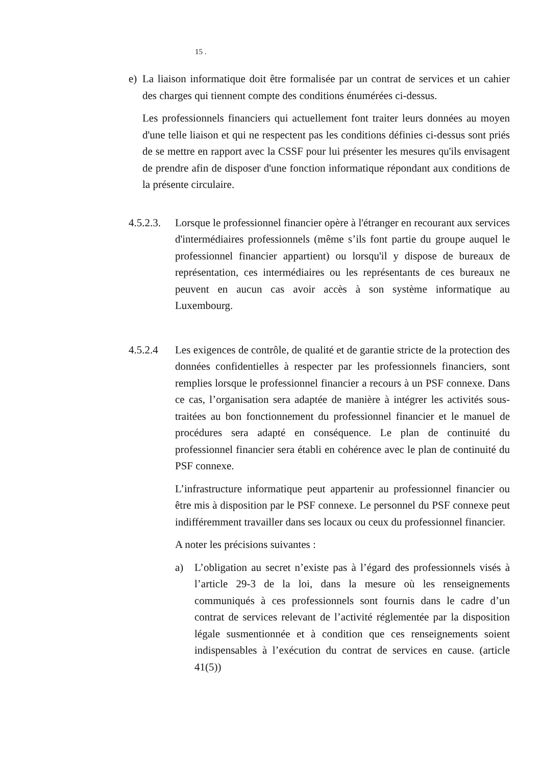15 .
e) La liaison informatique doit être formalisée par un contrat de services et un cahier des charges qui tiennent compte des conditions énumérées ci-dessus.
Les professionnels financiers qui actuellement font traiter leurs données au moyen d'une telle liaison et qui ne respectent pas les conditions définies ci-dessus sont priés de se mettre en rapport avec la CSSF pour lui présenter les mesures qu'ils envisagent de prendre afin de disposer d'une fonction informatique répondant aux conditions de la présente circulaire.
4.5.2.3.
Lorsque le professionnel financier opère à l'étranger en recourant aux services d'intermédiaires professionnels (même s’ils font partie du groupe auquel le professionnel financier appartient) ou lorsqu'il y dispose de bureaux de représentation, ces intermédiaires ou les représentants de ces bureaux ne peuvent en aucun cas avoir accès à son système informatique au Luxembourg.
4.5.2.4 Les exigences de contrôle, de qualité et de garantie stricte de la protection des données confidentielles à respecter par les professionnels financiers, sont remplies lorsque le professionnel financier a recours à un PSF connexe. Dans ce cas, l’organisation sera adaptée de manière à intégrer les activités sous-traitées au bon fonctionnement du professionnel financier et le manuel de procédures sera adapté en conséquence. Le plan de continuité du professionnel financier sera établi en cohérence avec le plan de continuité du PSF connexe.
L’infrastructure informatique peut appartenir au professionnel financier ou être mis à disposition par le PSF connexe. Le personnel du PSF connexe peut indifféremment travailler dans ses locaux ou ceux du professionnel financier.
A noter les précisions suivantes :
a) L’obligation au secret n’existe pas à l’égard des professionnels visés à l’article 29-3 de la loi, dans la mesure où les renseignements communiqués à ces professionnels sont fournis dans le cadre d’un contrat de services relevant de l’activité réglementée par la disposition légale susmentionnée et à condition que ces renseignements soient indispensables à l’exécution du contrat de services en cause. (article 41(5))